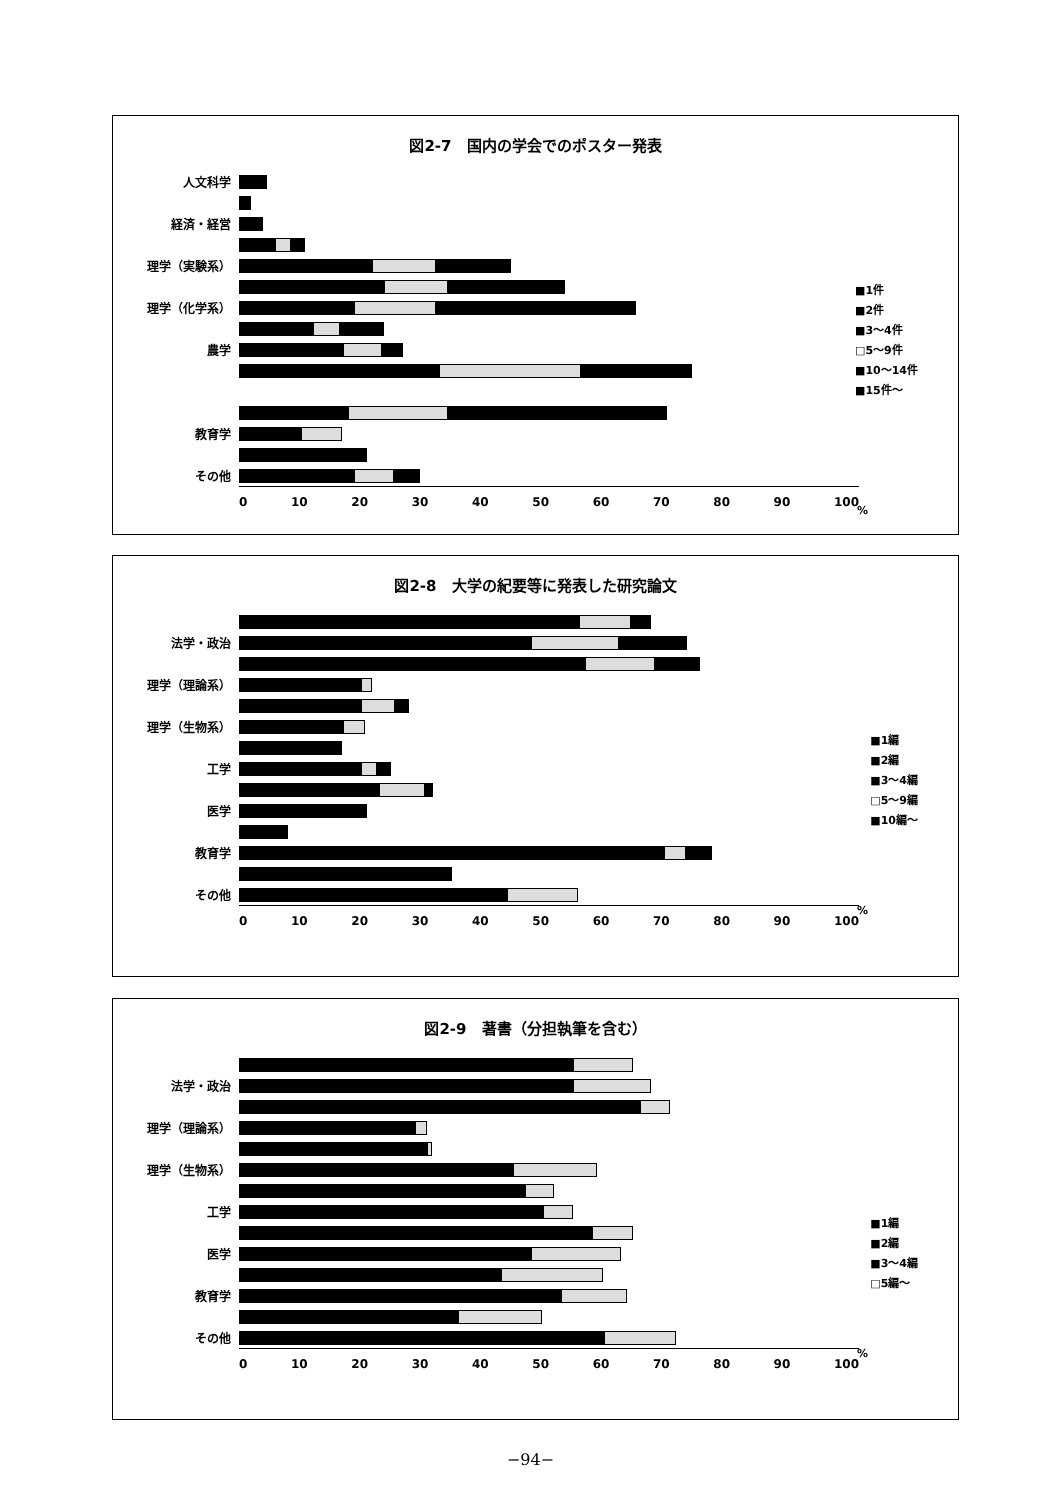図2-7　国内の学会でのポスター発表
人文科学
経済・経営
理学（実験系）
理学（化学系）
農学
教育学
その他
0 10 20 30 40 50 60 70 80 90 100
■1件
■2件
■3～4件
□5～9件
■10～14件
■15件～
%
図2-8　大学の紀要等に発表した研究論文
法学・政治
理学（理論系）
理学（生物系）
工学
医学
教育学
その他
0 10 20 30 40 50 60 70 80 90 100
■1編
■2編
■3～4編
□5～9編
■10編～
%
図2-9　著書（分担執筆を含む）
法学・政治
理学（理論系）
理学（生物系）
工学
医学
教育学
その他
0 10 20 30 40 50 60 70 80 90 100
■1編
■2編
■3～4編
□5編～
%
−94−